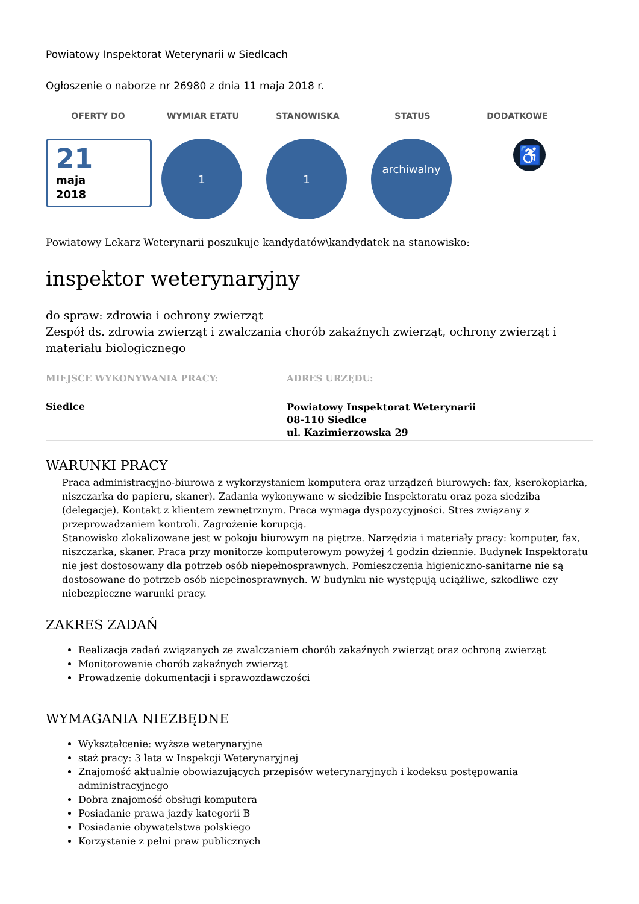Powiatowy Inspektorat Weterynarii w Siedlcach
Ogłoszenie o naborze nr 26980 z dnia 11 maja 2018 r.
OFERTY DO WYMIAR ETATU STANOWISKA STATUS DODATKOWE
21
maja
2018
1 1
archiwalny
♿
Powiatowy Lekarz Weterynarii poszukuje kandydatów\kandydatek na stanowisko:
inspektor weterynaryjny
do spraw: zdrowia i ochrony zwierząt
Zespół ds. zdrowia zwierząt i zwalczania chorób zakaźnych zwierząt, ochrony zwierząt i materiału biologicznego
MIEJSCE WYKONYWANIA PRACY:
Siedlce
ADRES URZĘDU:
Powiatowy Inspektorat Weterynarii
08-110 Siedlce
ul. Kazimierzowska 29
WARUNKI PRACY
Praca administracyjno-biurowa z wykorzystaniem komputera oraz urządzeń biurowych: fax, kserokopiarka, niszczarka do papieru, skaner). Zadania wykonywane w siedzibie Inspektoratu oraz poza siedzibą (delegacje). Kontakt z klientem zewnętrznym. Praca wymaga dyspozycyjności. Stres związany z przeprowadzaniem kontroli. Zagrożenie korupcją.
Stanowisko zlokalizowane jest w pokoju biurowym na piętrze. Narzędzia i materiały pracy: komputer, fax, niszczarka, skaner. Praca przy monitorze komputerowym powyżej 4 godzin dziennie. Budynek Inspektoratu nie jest dostosowany dla potrzeb osób niepełnosprawnych. Pomieszczenia higieniczno-sanitarne nie są dostosowane do potrzeb osób niepełnosprawnych. W budynku nie występują uciążliwe, szkodliwe czy niebezpieczne warunki pracy.
ZAKRES ZADAŃ
Realizacja zadań związanych ze zwalczaniem chorób zakaźnych zwierząt oraz ochroną zwierząt
Monitorowanie chorób zakaźnych zwierząt
Prowadzenie dokumentacji i sprawozdawczości
WYMAGANIA NIEZBĘDNE
Wykształcenie: wyższe weterynaryjne
staż pracy: 3 lata w Inspekcji Weterynaryjnej
Znajomość aktualnie obowiazujących przepisów weterynaryjnych i kodeksu postępowania administracyjnego
Dobra znajomość obsługi komputera
Posiadanie prawa jazdy kategorii B
Posiadanie obywatelstwa polskiego
Korzystanie z pełni praw publicznych